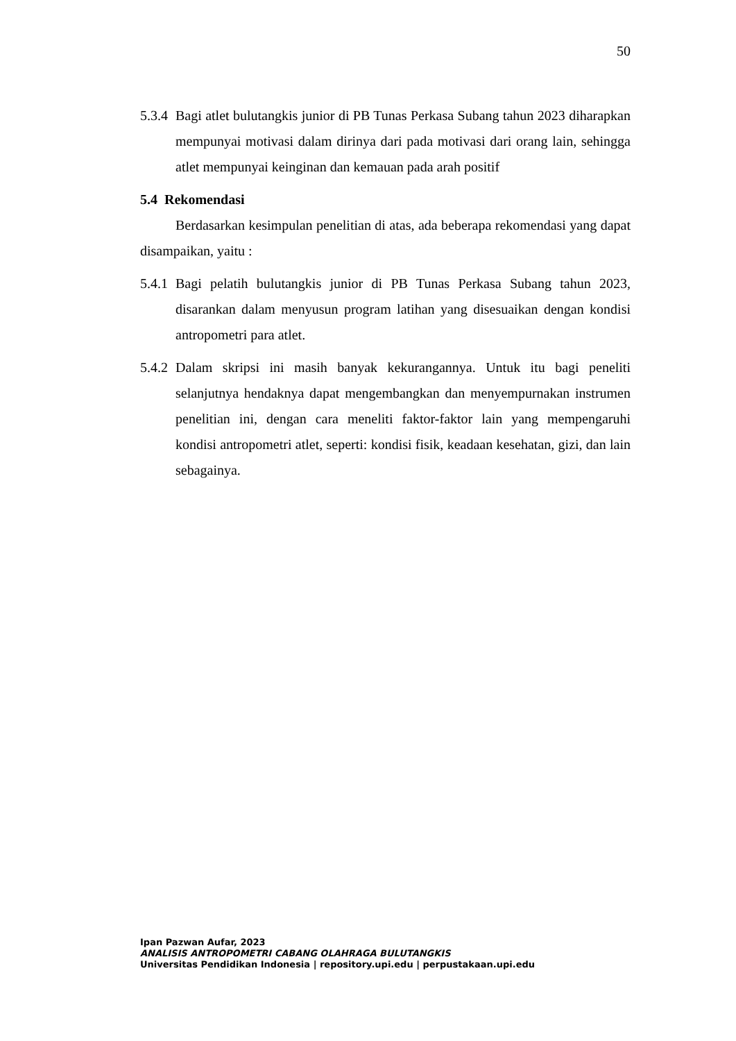50
5.3.4 Bagi atlet bulutangkis junior di PB Tunas Perkasa Subang tahun 2023 diharapkan mempunyai motivasi dalam dirinya dari pada motivasi dari orang lain, sehingga atlet mempunyai keinginan dan kemauan pada arah positif
5.4 Rekomendasi
Berdasarkan kesimpulan penelitian di atas, ada beberapa rekomendasi yang dapat disampaikan, yaitu :
5.4.1 Bagi pelatih bulutangkis junior di PB Tunas Perkasa Subang tahun 2023, disarankan dalam menyusun program latihan yang disesuaikan dengan kondisi antropometri para atlet.
5.4.2 Dalam skripsi ini masih banyak kekurangannya. Untuk itu bagi peneliti selanjutnya hendaknya dapat mengembangkan dan menyempurnakan instrumen penelitian ini, dengan cara meneliti faktor-faktor lain yang mempengaruhi kondisi antropometri atlet, seperti: kondisi fisik, keadaan kesehatan, gizi, dan lain sebagainya.
Ipan Pazwan Aufar, 2023
ANALISIS ANTROPOMETRI CABANG OLAHRAGA BULUTANGKIS
Universitas Pendidikan Indonesia | repository.upi.edu | perpustakaan.upi.edu